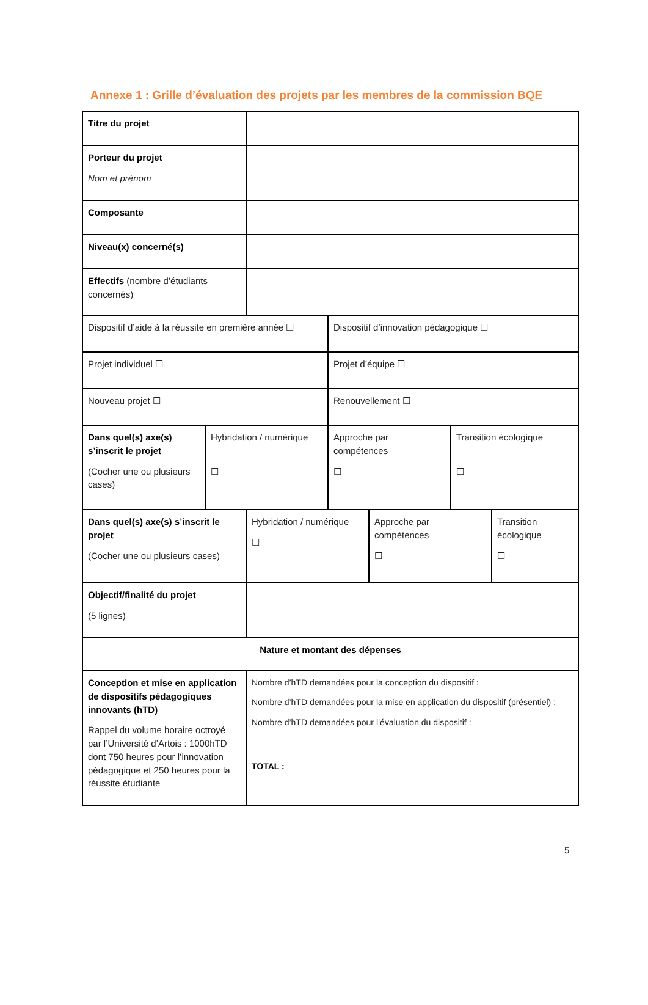Annexe 1 : Grille d’évaluation des projets par les membres de la commission BQE
| Titre du projet | | | | | | |
| Porteur du projet Nom et prénom | | | | | | |
| Composante | | | | | | |
| Niveau(x) concerné(s) | | | | | | |
| Effectifs (nombre d’étudiants concernés) | | | | | | |
| Dispositif d’aide à la réussite en première année ☐ | | | Dispositif d’innovation pédagogique ☐ | | | |
| Projet individuel ☐ | | | Projet d’équipe ☐ | | | |
| Nouveau projet ☐ | | | Renouvellement ☐ | | | |
| Dans quel(s) axe(s) s’inscrit le projet (Cocher une ou plusieurs cases) | Hybridation / numérique ☐ | | Approche par compétences ☐ | | Transition écologique ☐ | |
| Dans quel(s) axe(s) s’inscrit le projet (Cocher une ou plusieurs cases) | | Hybridation / numérique ☐ | | Approche par compétences ☐ | | Transition écologique ☐ |
| Objectif/finalité du projet (5 lignes) | | | | | | |
| Nature et montant des dépenses | | | | | | |
| Conception et mise en application de dispositifs pédagogiques innovants (hTD) Rappel du volume horaire octroyé par l’Université d’Artois : 1000hTD dont 750 heures pour l’innovation pédagogique et 250 heures pour la réussite étudiante | | Nombre d’hTD demandées pour la conception du dispositif : Nombre d’hTD demandées pour la mise en application du dispositif (présentiel) : Nombre d’hTD demandées pour l’évaluation du dispositif : TOTAL : | | | | |
5